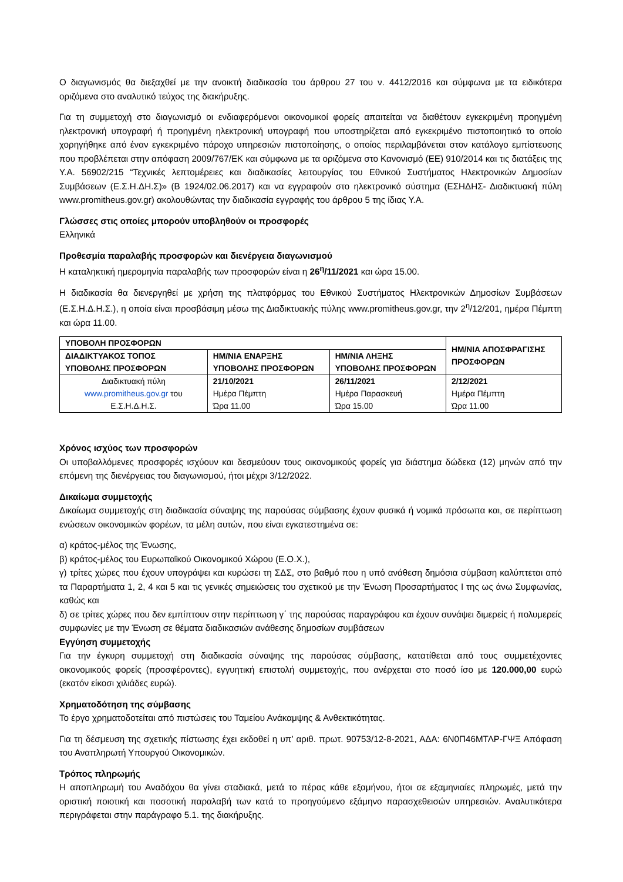Ο διαγωνισμός θα διεξαχθεί με την ανοικτή διαδικασία του άρθρου 27 του ν. 4412/2016 και σύμφωνα με τα ειδικότερα οριζόμενα στο αναλυτικό τεύχος της διακήρυξης.
Για τη συμμετοχή στο διαγωνισμό οι ενδιαφερόμενοι οικονομικοί φορείς απαιτείται να διαθέτουν εγκεκριμένη προηγμένη ηλεκτρονική υπογραφή ή προηγμένη ηλεκτρονική υπογραφή που υποστηρίζεται από εγκεκριμένο πιστοποιητικό το οποίο χορηγήθηκε από έναν εγκεκριμένο πάροχο υπηρεσιών πιστοποίησης, ο οποίος περιλαμβάνεται στον κατάλογο εμπίστευσης που προβλέπεται στην απόφαση 2009/767/ΕΚ και σύμφωνα με τα οριζόμενα στο Κανονισμό (ΕΕ) 910/2014 και τις διατάξεις της Υ.Α. 56902/215 “Τεχνικές λεπτομέρειες και διαδικασίες λειτουργίας του Εθνικού Συστήματος Ηλεκτρονικών Δημοσίων Συμβάσεων (Ε.Σ.Η.ΔΗ.Σ)» (Β 1924/02.06.2017) και να εγγραφούν στο ηλεκτρονικό σύστημα (ΕΣΗΔΗΣ- Διαδικτυακή πύλη www.promitheus.gov.gr) ακολουθώντας την διαδικασία εγγραφής του άρθρου 5 της ίδιας Υ.Α.
Γλώσσες στις οποίες μπορούν υποβληθούν οι προσφορές
Ελληνικά
Προθεσμία παραλαβής προσφορών και διενέργεια διαγωνισμού
Η καταληκτική ημερομηνία παραλαβής των προσφορών είναι η 26<sup>η</sup>/11/2021 και ώρα 15.00.
Η διαδικασία θα διενεργηθεί με χρήση της πλατφόρμας του Εθνικού Συστήματος Ηλεκτρονικών Δημοσίων Συμβάσεων (Ε.Σ.Η.Δ.Η.Σ.), η οποία είναι προσβάσιμη μέσω της Διαδικτυακής πύλης www.promitheus.gov.gr, την 2<sup>η</sup>/12/201, ημέρα Πέμπτη και ώρα 11.00.
| ΥΠΟΒΟΛΗ ΠΡΟΣΦΟΡΩΝ | | | ΗΜ/ΝΙΑ ΑΠΟΣΦΡΑΓΙΣΗΣ ΠΡΟΣΦΟΡΩΝ |
| --- | --- | --- | --- |
| ΔΙΑΔΙΚΤΥΑΚΟΣ ΤΟΠΟΣ ΥΠΟΒΟΛΗΣ ΠΡΟΣΦΟΡΩΝ | ΗΜ/ΝΙΑ ΕΝΑΡΞΗΣ ΥΠΟΒΟΛΗΣ ΠΡΟΣΦΟΡΩΝ | ΗΜ/ΝΙΑ ΛΗΞΗΣ ΥΠΟΒΟΛΗΣ ΠΡΟΣΦΟΡΩΝ | |
| Διαδικτυακή πύλη www.promitheus.gov.gr του Ε.Σ.Η.Δ.Η.Σ. | 21/10/2021 Ημέρα Πέμπτη Ώρα 11.00 | 26/11/2021 Ημέρα Παρασκευή Ώρα 15.00 | 2/12/2021 Ημέρα Πέμπτη Ώρα 11.00 |
Χρόνος ισχύος των προσφορών
Οι υποβαλλόμενες προσφορές ισχύουν και δεσμεύουν τους οικονομικούς φορείς για διάστημα δώδεκα (12) μηνών από την επόμενη της διενέργειας του διαγωνισμού, ήτοι μέχρι 3/12/2022.
Δικαίωμα συμμετοχής
Δικαίωμα συμμετοχής στη διαδικασία σύναψης της παρούσας σύμβασης έχουν φυσικά ή νομικά πρόσωπα και, σε περίπτωση ενώσεων οικονομικών φορέων, τα μέλη αυτών, που είναι εγκατεστημένα σε:
α) κράτος-μέλος της Ένωσης,
β) κράτος-μέλος του Ευρωπαϊκού Οικονομικού Χώρου (Ε.Ο.Χ.),
γ) τρίτες χώρες που έχουν υπογράψει και κυρώσει τη ΣΔΣ, στο βαθμό που η υπό ανάθεση δημόσια σύμβαση καλύπτεται από τα Παραρτήματα 1, 2, 4 και 5 και τις γενικές σημειώσεις του σχετικού με την Ένωση Προσαρτήματος I της ως άνω Συμφωνίας, καθώς και
δ) σε τρίτες χώρες που δεν εμπίπτουν στην περίπτωση γ΄ της παρούσας παραγράφου και έχουν συνάψει διμερείς ή πολυμερείς συμφωνίες με την Ένωση σε θέματα διαδικασιών ανάθεσης δημοσίων συμβάσεων
Εγγύηση συμμετοχής
Για την έγκυρη συμμετοχή στη διαδικασία σύναψης της παρούσας σύμβασης, κατατίθεται από τους συμμετέχοντες οικονομικούς φορείς (προσφέροντες), εγγυητική επιστολή συμμετοχής, που ανέρχεται στο ποσό ίσο με 120.000,00 ευρώ (εκατόν είκοσι χιλιάδες ευρώ).
Χρηματοδότηση της σύμβασης
Το έργο χρηματοδοτείται από πιστώσεις του Ταμείου Ανάκαμψης & Ανθεκτικότητας.
Για τη δέσμευση της σχετικής πίστωσης έχει εκδοθεί η υπ’ αριθ. πρωτ. 90753/12-8-2021, ΑΔΑ: 6Ν0Π46ΜΤΛΡ-ΓΨΞ Απόφαση του Αναπληρωτή Υπουργού Οικονομικών.
Τρόπος πληρωμής
Η αποπληρωμή του Αναδόχου θα γίνει σταδιακά, μετά το πέρας κάθε εξαμήνου, ήτοι σε εξαμηνιαίες πληρωμές, μετά την οριστική ποιοτική και ποσοτική παραλαβή των κατά το προηγούμενο εξάμηνο παρασχεθεισών υπηρεσιών. Αναλυτικότερα περιγράφεται στην παράγραφο 5.1. της διακήρυξης.